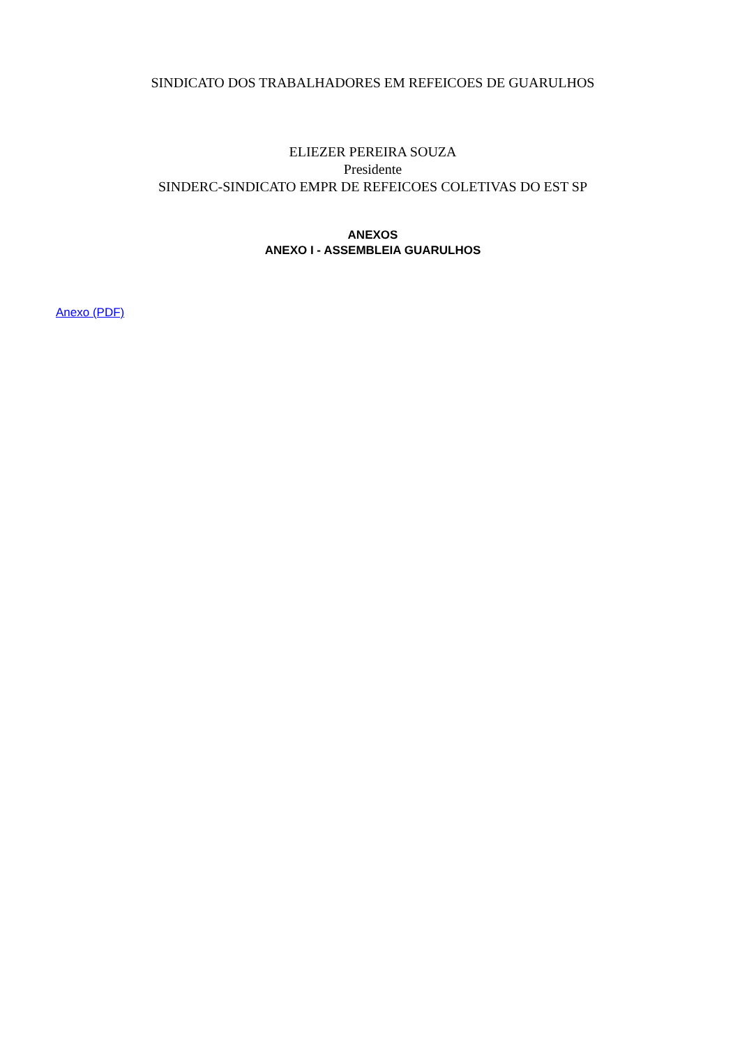SINDICATO DOS TRABALHADORES EM REFEICOES DE GUARULHOS
ELIEZER PEREIRA SOUZA
Presidente
SINDERC-SINDICATO EMPR DE REFEICOES COLETIVAS DO EST SP
ANEXOS
ANEXO I - ASSEMBLEIA GUARULHOS
Anexo (PDF)